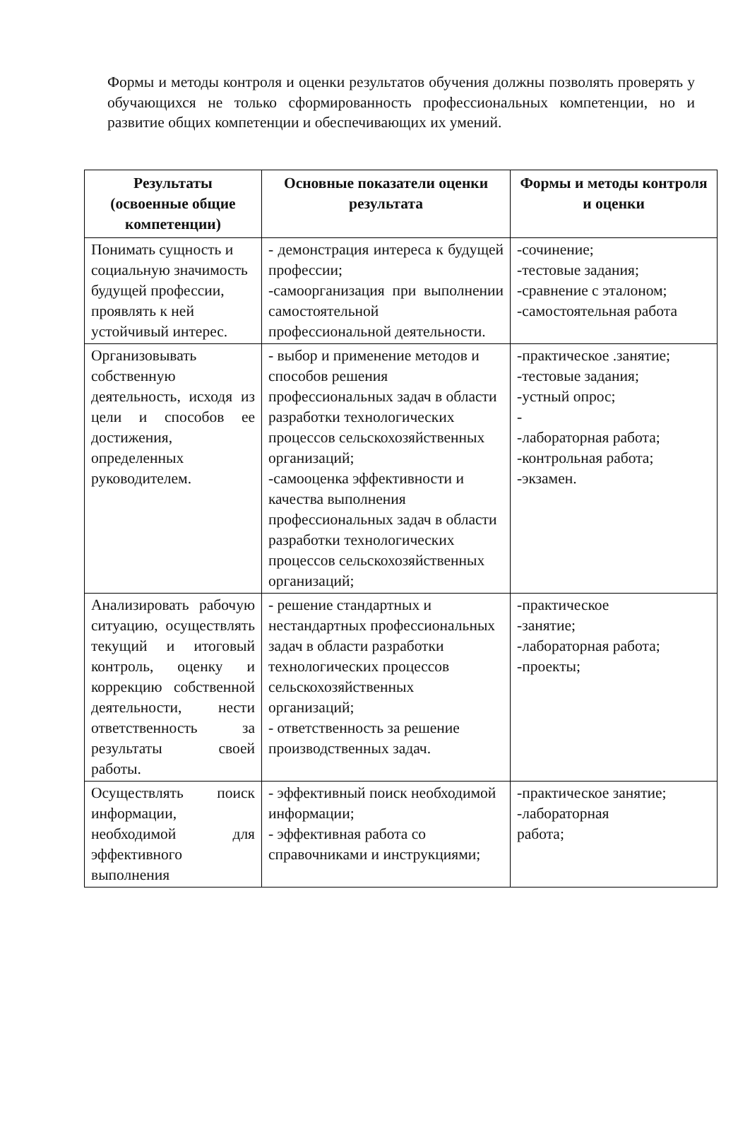Формы и методы контроля и оценки результатов обучения должны позволять проверять у обучающихся не только сформированность профессиональных компетенции, но и развитие общих компетенции и обеспечивающих их умений.
| Результаты (освоенные общие компетенции) | Основные показатели оценки результата | Формы и методы контроля и оценки |
| --- | --- | --- |
| Понимать сущность и социальную значимость будущей профессии, проявлять к ней устойчивый интерес. | - демонстрация интереса к будущей профессии; -самоорганизация при выполнении самостоятельной профессиональной деятельности. | -сочинение; -тестовые задания; -сравнение с эталоном; -самостоятельная работа |
| Организовывать собственную деятельность, исходя из цели и способов ее достижения, определенных руководителем. | - выбор и применение методов и способов решения профессиональных задач в области разработки технологических процессов сельскохозяйственных организаций; -самооценка эффективности и качества выполнения профессиональных задач в области разработки технологических процессов сельскохозяйственных организаций; | -практическое .занятие; -тестовые задания; -устный опрос; - -лабораторная работа; -контрольная работа; -экзамен. |
| Анализировать рабочую ситуацию, осуществлять текущий и итоговый контроль, оценку и коррекцию собственной деятельности, нести ответственность за результаты своей работы. | - решение стандартных и нестандартных профессиональных задач в области разработки технологических процессов сельскохозяйственных организаций; - ответственность за решение производственных задач. | -практическое -занятие; -лабораторная работа; -проекты; |
| Осуществлять поиск информации, необходимой для эффективного выполнения | - эффективный поиск необходимой информации; - эффективная работа со справочниками и инструкциями; | -практическое занятие; -лабораторная работа; |